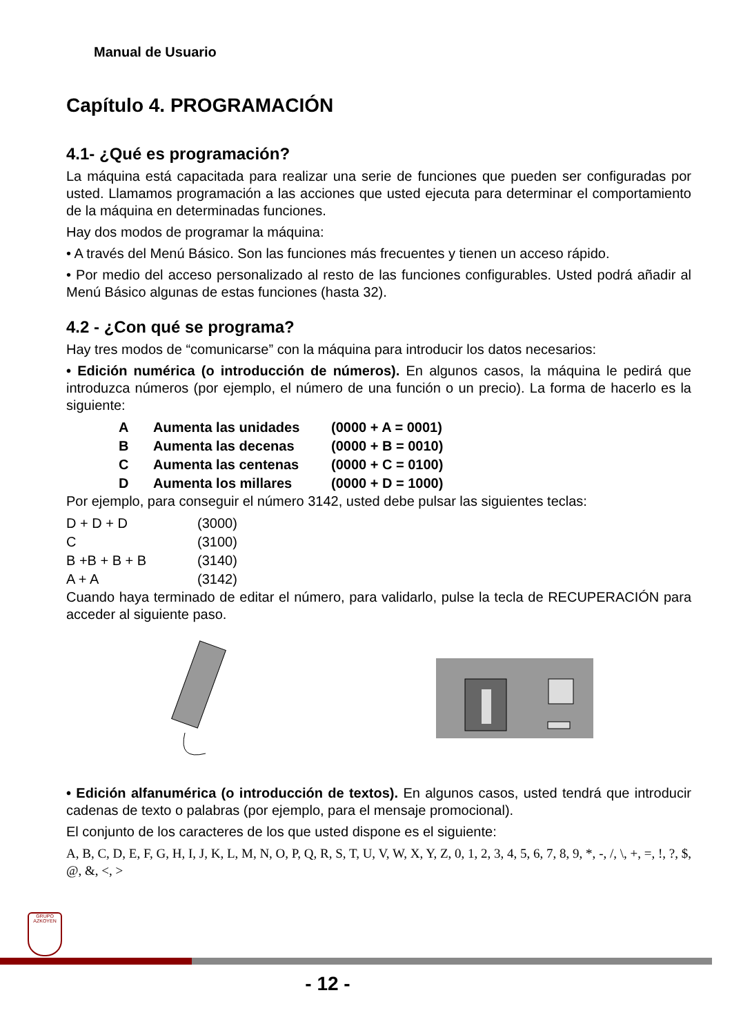Manual de Usuario
Capítulo 4. PROGRAMACIÓN
4.1- ¿Qué es programación?
La máquina está capacitada para realizar una serie de funciones que pueden ser configuradas por usted. Llamamos programación a las acciones que usted ejecuta para determinar el comportamiento de la máquina en determinadas funciones.
Hay dos modos de programar la máquina:
• A través del Menú Básico. Son las funciones más frecuentes y tienen un acceso rápido.
• Por medio del acceso personalizado al resto de las funciones configurables. Usted podrá añadir al Menú Básico algunas de estas funciones (hasta 32).
4.2 - ¿Con qué se programa?
Hay tres modos de “comunicarse” con la máquina para introducir los datos necesarios:
• Edición numérica (o introducción de números). En algunos casos, la máquina le pedirá que introduzca números (por ejemplo, el número de una función o un precio). La forma de hacerlo es la siguiente:
| A | Aumenta las unidades | (0000 + A = 0001) |
| B | Aumenta las decenas | (0000 + B = 0010) |
| C | Aumenta las centenas | (0000 + C = 0100) |
| D | Aumenta los millares | (0000 + D = 1000) |
Por ejemplo, para conseguir el número 3142, usted debe pulsar las siguientes teclas:
| D + D + D | (3000) |
| C | (3100) |
| B +B + B + B | (3140) |
| A + A | (3142) |
Cuando haya terminado de editar el número, para validarlo, pulse la tecla de RECUPERACIÓN para acceder al siguiente paso.
• Edición alfanumérica (o introducción de textos). En algunos casos, usted tendrá que introducir cadenas de texto o palabras (por ejemplo, para el mensaje promocional).
El conjunto de los caracteres de los que usted dispone es el siguiente:
A, B, C, D, E, F, G, H, I, J, K, L, M, N, O, P, Q, R, S, T, U, V, W, X, Y, Z, 0, 1, 2, 3, 4, 5, 6, 7, 8, 9, *, -, /, \, +, =, !, ?, $, @, &, <, >
GRUPO
AZKOYEN
- 12 -